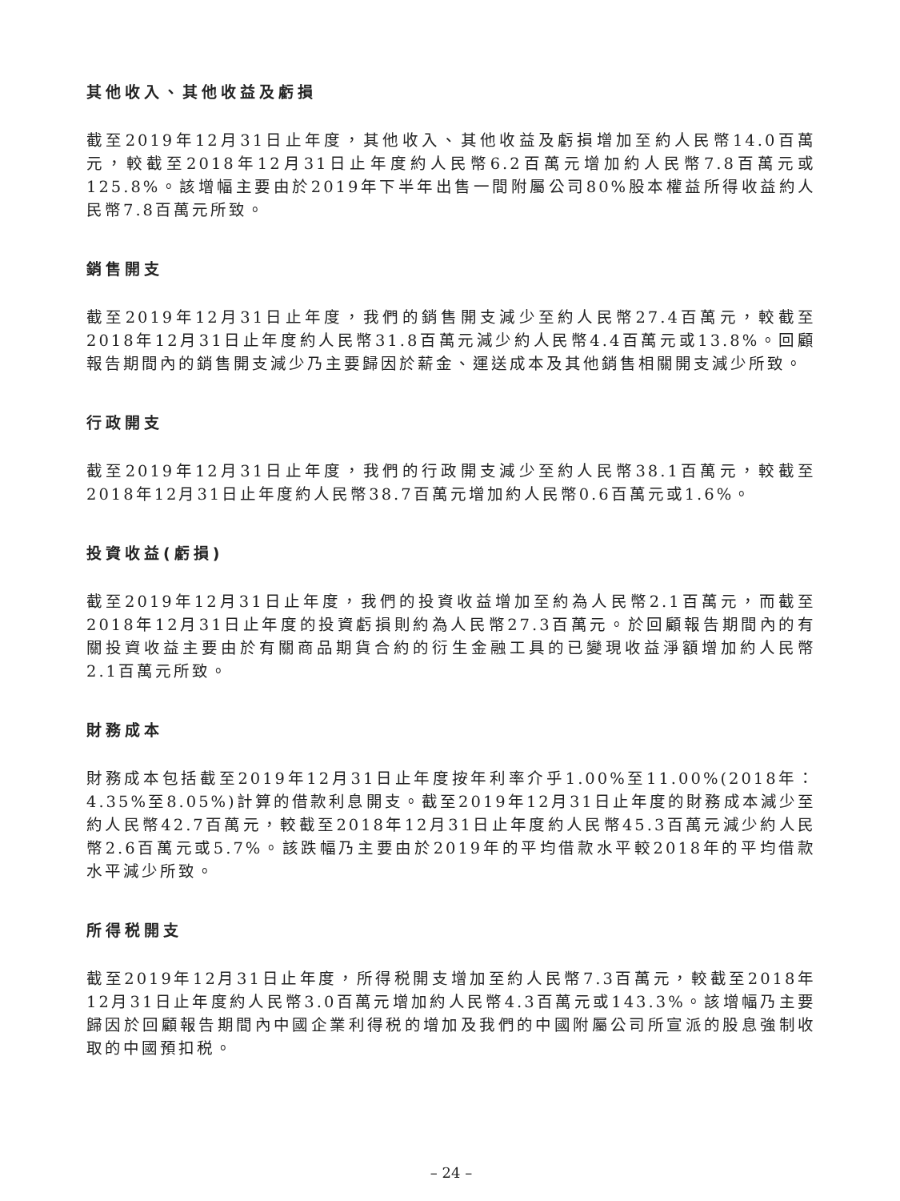其他收入、其他收益及虧損
截至2019年12月31日止年度，其他收入、其他收益及虧損增加至約人民幣14.0百萬元，較截至2018年12月31日止年度約人民幣6.2百萬元增加約人民幣7.8百萬元或125.8%。該增幅主要由於2019年下半年出售一間附屬公司80%股本權益所得收益約人民幣7.8百萬元所致。
銷售開支
截至2019年12月31日止年度，我們的銷售開支減少至約人民幣27.4百萬元，較截至2018年12月31日止年度約人民幣31.8百萬元減少約人民幣4.4百萬元或13.8%。回顧報告期間內的銷售開支減少乃主要歸因於薪金、運送成本及其他銷售相關開支減少所致。
行政開支
截至2019年12月31日止年度，我們的行政開支減少至約人民幣38.1百萬元，較截至2018年12月31日止年度約人民幣38.7百萬元增加約人民幣0.6百萬元或1.6%。
投資收益(虧損)
截至2019年12月31日止年度，我們的投資收益增加至約為人民幣2.1百萬元，而截至2018年12月31日止年度的投資虧損則約為人民幣27.3百萬元。於回顧報告期間內的有關投資收益主要由於有關商品期貨合約的衍生金融工具的已變現收益淨額增加約人民幣2.1百萬元所致。
財務成本
財務成本包括截至2019年12月31日止年度按年利率介乎1.00%至11.00%(2018年：4.35%至8.05%)計算的借款利息開支。截至2019年12月31日止年度的財務成本減少至約人民幣42.7百萬元，較截至2018年12月31日止年度約人民幣45.3百萬元減少約人民幣2.6百萬元或5.7%。該跌幅乃主要由於2019年的平均借款水平較2018年的平均借款水平減少所致。
所得税開支
截至2019年12月31日止年度，所得税開支增加至約人民幣7.3百萬元，較截至2018年12月31日止年度約人民幣3.0百萬元增加約人民幣4.3百萬元或143.3%。該增幅乃主要歸因於回顧報告期間內中國企業利得税的增加及我們的中國附屬公司所宣派的股息強制收取的中國預扣税。
– 24 –